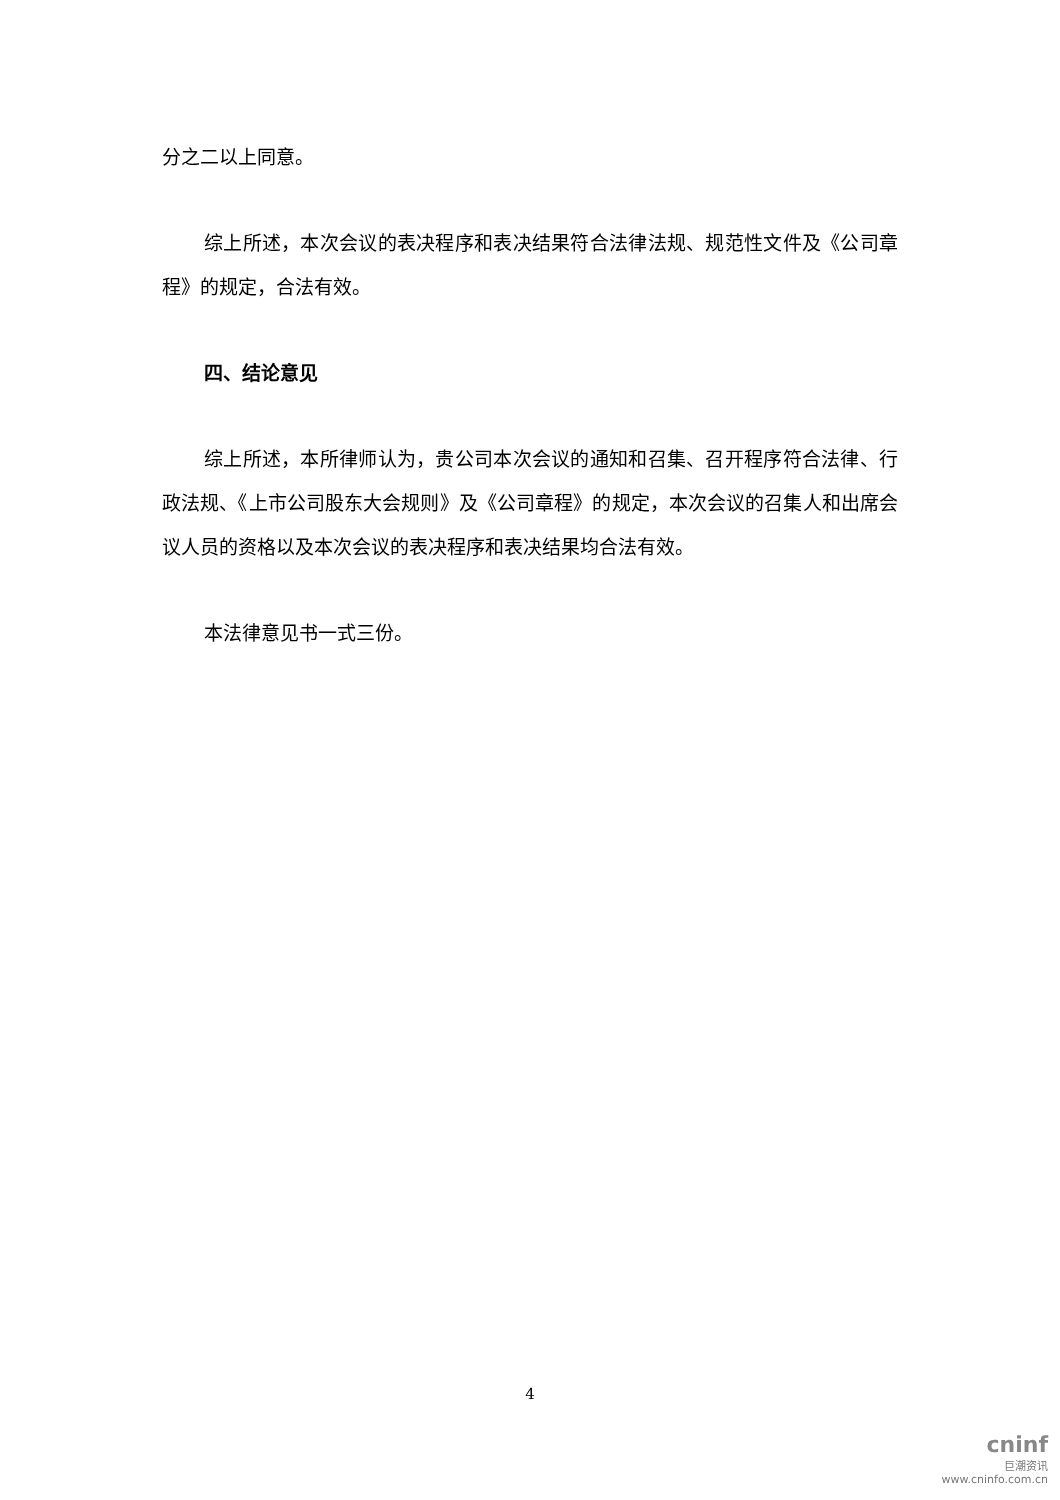分之二以上同意。
综上所述，本次会议的表决程序和表决结果符合法律法规、规范性文件及《公司章程》的规定，合法有效。
四、结论意见
综上所述，本所律师认为，贵公司本次会议的通知和召集、召开程序符合法律、行政法规、《上市公司股东大会规则》及《公司章程》的规定，本次会议的召集人和出席会议人员的资格以及本次会议的表决程序和表决结果均合法有效。
本法律意见书一式三份。
4
cninf
巨潮资讯
www.cninfo.com.cn